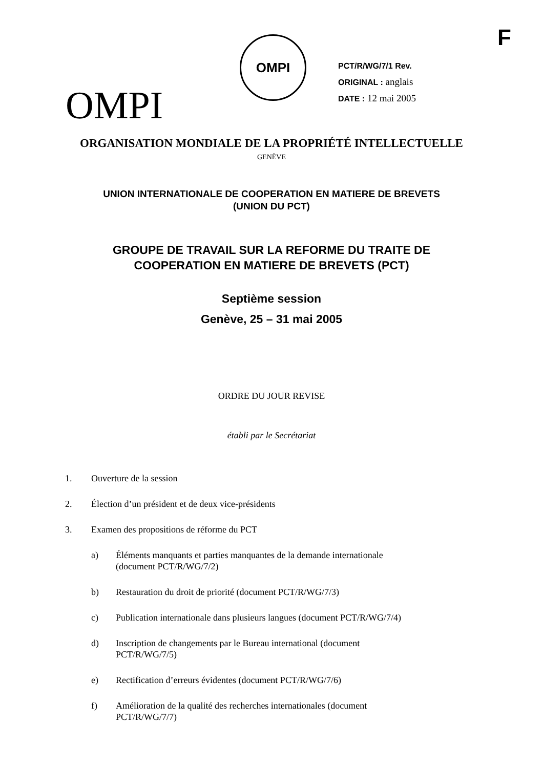F
OMPI
OMPI
PCT/R/WG/7/1 Rev.
ORIGINAL : anglais
DATE : 12 mai 2005
ORGANISATION MONDIALE DE LA PROPRIÉTÉ INTELLECTUELLE
GENÈVE
UNION INTERNATIONALE DE COOPERATION EN MATIERE DE BREVETS
(UNION DU PCT)
GROUPE DE TRAVAIL SUR LA REFORME DU TRAITE DE
COOPERATION EN MATIERE DE BREVETS (PCT)
Septième session
Genève, 25 – 31 mai 2005
ORDRE DU JOUR REVISE
établi par le Secrétariat
1. Ouverture de la session
2. Élection d’un président et de deux vice-présidents
3. Examen des propositions de réforme du PCT
a) Éléments manquants et parties manquantes de la demande internationale
(document PCT/R/WG/7/2)
b) Restauration du droit de priorité (document PCT/R/WG/7/3)
c) Publication internationale dans plusieurs langues (document PCT/R/WG/7/4)
d) Inscription de changements par le Bureau international (document
PCT/R/WG/7/5)
e) Rectification d’erreurs évidentes (document PCT/R/WG/7/6)
f) Amélioration de la qualité des recherches internationales (document
PCT/R/WG/7/7)